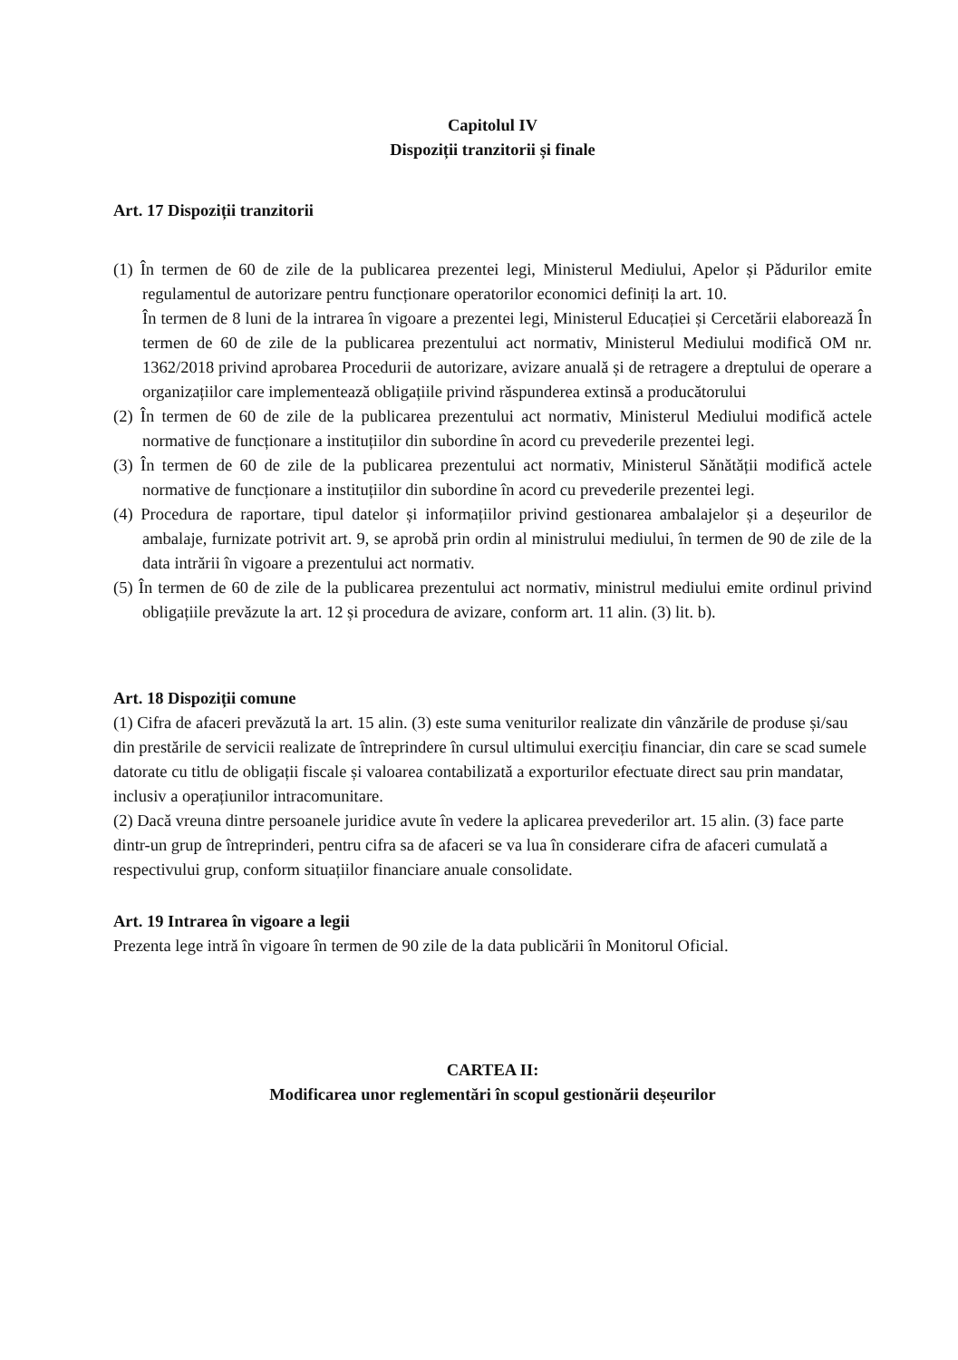Capitolul IV
Dispoziții tranzitorii și finale
Art. 17 Dispoziții tranzitorii
(1) În termen de 60 de zile de la publicarea prezentei legi, Ministerul Mediului, Apelor și Pădurilor emite regulamentul de autorizare pentru funcționare operatorilor economici definiți la art. 10.
În termen de 8 luni de la intrarea în vigoare a prezentei legi, Ministerul Educației și Cercetării elaborează În termen de 60 de zile de la publicarea prezentului act normativ, Ministerul Mediului modifică OM nr. 1362/2018 privind aprobarea Procedurii de autorizare, avizare anuală și de retragere a dreptului de operare a organizațiilor care implementează obligațiile privind răspunderea extinsă a producătorului
(2) În termen de 60 de zile de la publicarea prezentului act normativ, Ministerul Mediului modifică actele normative de funcționare a instituțiilor din subordine în acord cu prevederile prezentei legi.
(3) În termen de 60 de zile de la publicarea prezentului act normativ, Ministerul Sănătății modifică actele normative de funcționare a instituțiilor din subordine în acord cu prevederile prezentei legi.
(4) Procedura de raportare, tipul datelor și informațiilor privind gestionarea ambalajelor și a deșeurilor de ambalaje, furnizate potrivit art. 9, se aprobă prin ordin al ministrului mediului, în termen de 90 de zile de la data intrării în vigoare a prezentului act normativ.
(5) În termen de 60 de zile de la publicarea prezentului act normativ, ministrul mediului emite ordinul privind obligațiile prevăzute la art. 12 și procedura de avizare, conform art. 11 alin. (3) lit. b).
Art. 18 Dispoziții comune
(1) Cifra de afaceri prevăzută la art. 15 alin. (3) este suma veniturilor realizate din vânzările de produse și/sau din prestările de servicii realizate de întreprindere în cursul ultimului exercițiu financiar, din care se scad sumele datorate cu titlu de obligații fiscale și valoarea contabilizată a exporturilor efectuate direct sau prin mandatar, inclusiv a operațiunilor intracomunitare.
(2) Dacă vreuna dintre persoanele juridice avute în vedere la aplicarea prevederilor art. 15 alin. (3) face parte dintr-un grup de întreprinderi, pentru cifra sa de afaceri se va lua în considerare cifra de afaceri cumulată a respectivului grup, conform situațiilor financiare anuale consolidate.
Art. 19 Intrarea în vigoare a legii
Prezenta lege intră în vigoare în termen de 90 zile de la data publicării în Monitorul Oficial.
CARTEA II:
Modificarea unor reglementări în scopul gestionării deșeurilor